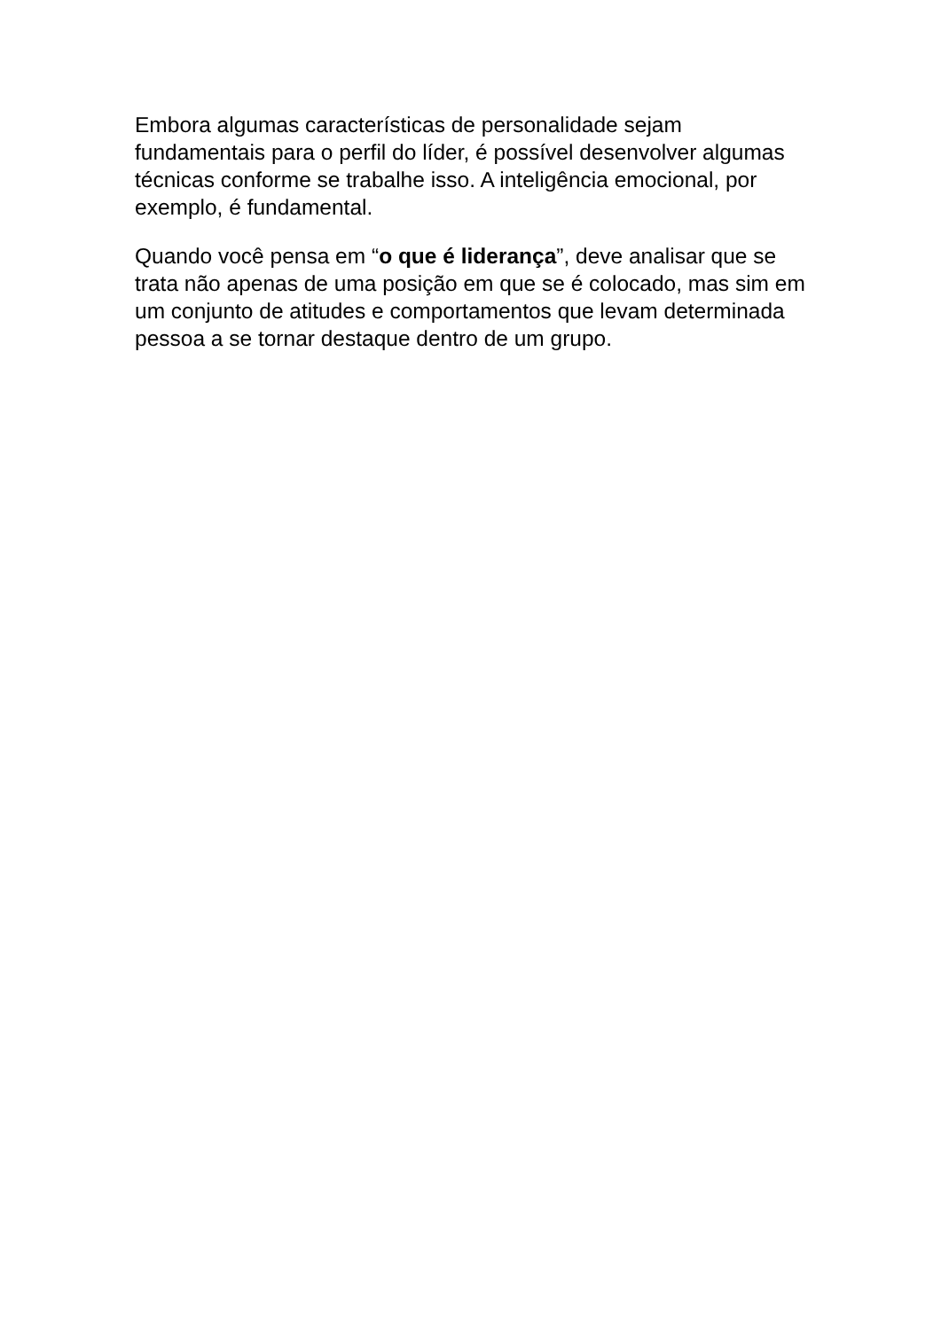Embora algumas características de personalidade sejam fundamentais para o perfil do líder, é possível desenvolver algumas técnicas conforme se trabalhe isso. A inteligência emocional, por exemplo, é fundamental.
Quando você pensa em “o que é liderança”, deve analisar que se trata não apenas de uma posição em que se é colocado, mas sim em um conjunto de atitudes e comportamentos que levam determinada pessoa a se tornar destaque dentro de um grupo.